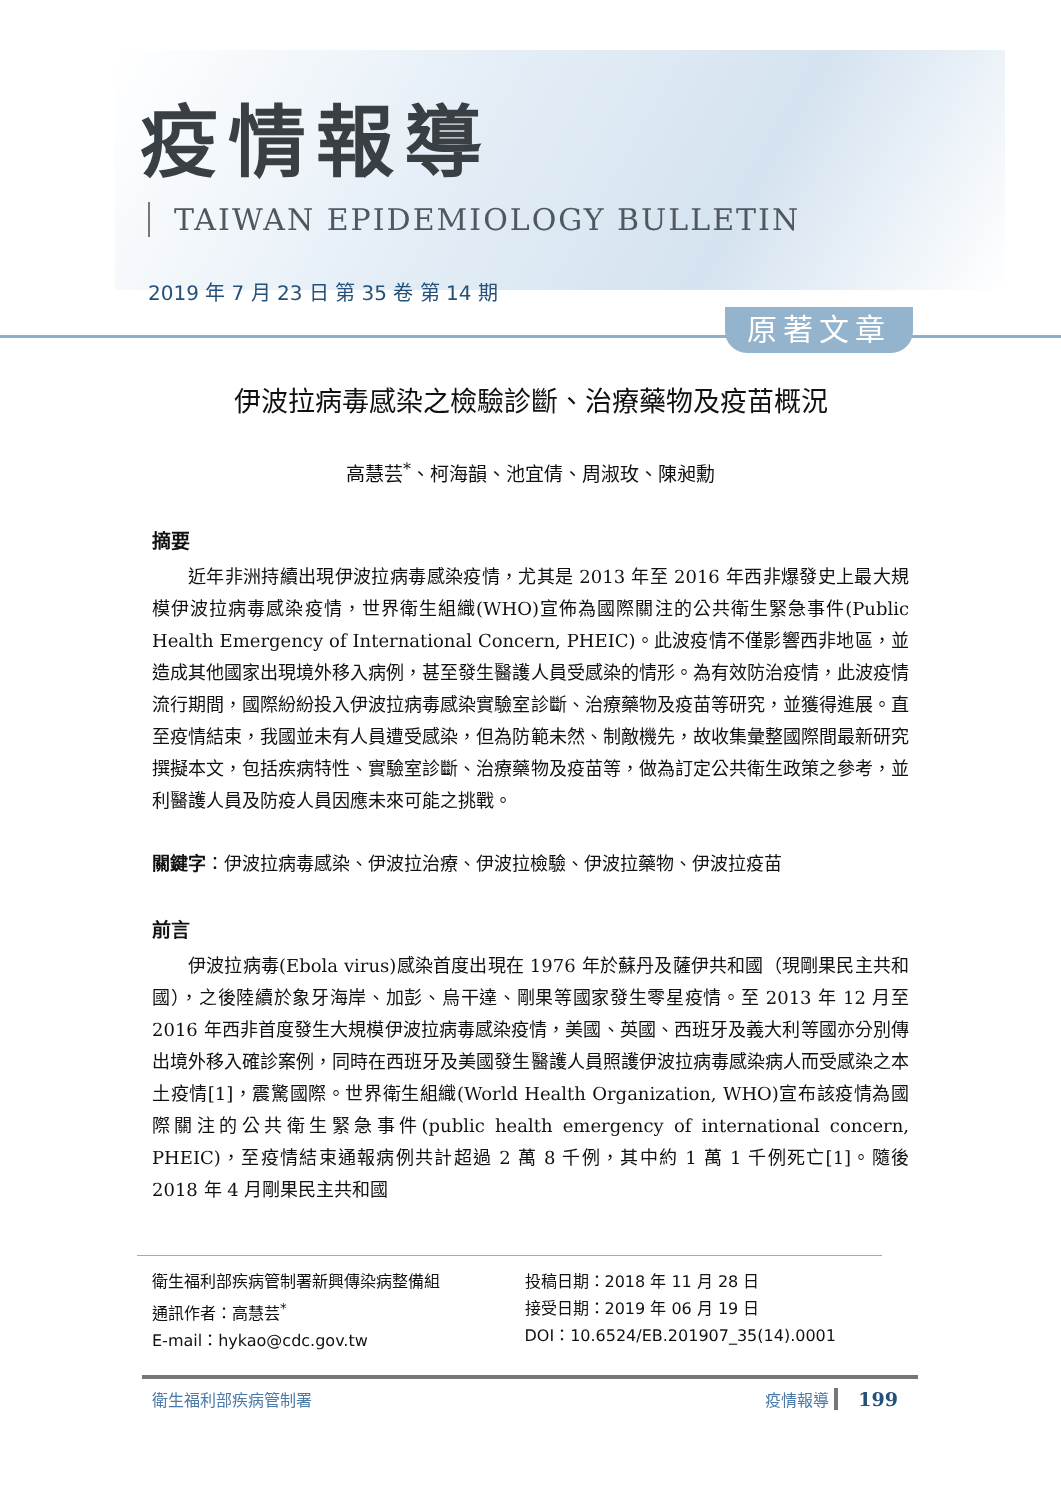疫情報導
TAIWAN EPIDEMIOLOGY BULLETIN
2019 年 7 月 23 日 第 35 卷 第 14 期
原著文章
伊波拉病毒感染之檢驗診斷、治療藥物及疫苗概況
高慧芸<sup>*</sup>、柯海韻、池宜倩、周淑玫、陳昶勳
摘要
近年非洲持續出現伊波拉病毒感染疫情，尤其是 2013 年至 2016 年西非爆發史上最大規模伊波拉病毒感染疫情，世界衛生組織(WHO)宣佈為國際關注的公共衛生緊急事件(Public Health Emergency of International Concern, PHEIC)。此波疫情不僅影響西非地區，並造成其他國家出現境外移入病例，甚至發生醫護人員受感染的情形。為有效防治疫情，此波疫情流行期間，國際紛紛投入伊波拉病毒感染實驗室診斷、治療藥物及疫苗等研究，並獲得進展。直至疫情結束，我國並未有人員遭受感染，但為防範未然、制敵機先，故收集彙整國際間最新研究撰擬本文，包括疾病特性、實驗室診斷、治療藥物及疫苗等，做為訂定公共衛生政策之參考，並利醫護人員及防疫人員因應未來可能之挑戰。
關鍵字：伊波拉病毒感染、伊波拉治療、伊波拉檢驗、伊波拉藥物、伊波拉疫苗
前言
伊波拉病毒(Ebola virus)感染首度出現在 1976 年於蘇丹及薩伊共和國（現剛果民主共和國），之後陸續於象牙海岸、加彭、烏干達、剛果等國家發生零星疫情。至 2013 年 12 月至 2016 年西非首度發生大規模伊波拉病毒感染疫情，美國、英國、西班牙及義大利等國亦分別傳出境外移入確診案例，同時在西班牙及美國發生醫護人員照護伊波拉病毒感染病人而受感染之本土疫情[1]，震驚國際。世界衛生組織(World Health Organization, WHO)宣布該疫情為國際關注的公共衛生緊急事件(public health emergency of international concern, PHEIC)，至疫情結束通報病例共計超過 2 萬 8 千例，其中約 1 萬 1 千例死亡[1]。隨後 2018 年 4 月剛果民主共和國
衛生福利部疾病管制署新興傳染病整備組
通訊作者：高慧芸<sup>*</sup>
E-mail：hykao@cdc.gov.tw
投稿日期：2018 年 11 月 28 日
接受日期：2019 年 06 月 19 日
DOI：10.6524/EB.201907_35(14).0001
衛生福利部疾病管制署 疫情報導 199